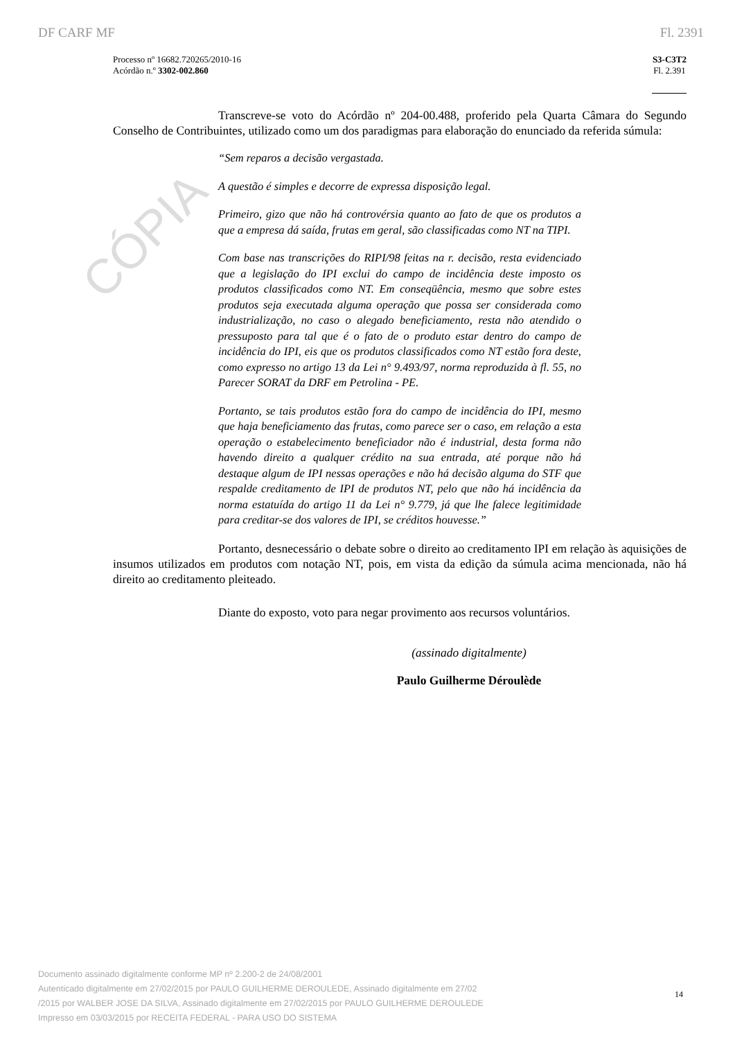CÓPIA
DF CARF MF Fl. 2391
Processo nº 16682.720265/2010-16
Acórdão n.º 3302-002.860
S3-C3T2
Fl. 2.391
Transcreve-se voto do Acórdão nº 204-00.488, proferido pela Quarta Câmara do Segundo Conselho de Contribuintes, utilizado como um dos paradigmas para elaboração do enunciado da referida súmula:
“Sem reparos a decisão vergastada.
A questão é simples e decorre de expressa disposição legal.
Primeiro, gizo que não há controvérsia quanto ao fato de que os produtos a que a empresa dá saída, frutas em geral, são classificadas como NT na TIPI.
Com base nas transcrições do RIPI/98 feitas na r. decisão, resta evidenciado que a legislação do IPI exclui do campo de incidência deste imposto os produtos classificados como NT. Em conseqüência, mesmo que sobre estes produtos seja executada alguma operação que possa ser considerada como industrialização, no caso o alegado beneficiamento, resta não atendido o pressuposto para tal que é o fato de o produto estar dentro do campo de incidência do IPI, eis que os produtos classificados como NT estão fora deste, como expresso no artigo 13 da Lei n° 9.493/97, norma reproduzida à fl. 55, no Parecer SORAT da DRF em Petrolina - PE.
Portanto, se tais produtos estão fora do campo de incidência do IPI, mesmo que haja beneficiamento das frutas, como parece ser o caso, em relação a esta operação o estabelecimento beneficiador não é industrial, desta forma não havendo direito a qualquer crédito na sua entrada, até porque não há destaque algum de IPI nessas operações e não há decisão alguma do STF que respalde creditamento de IPI de produtos NT, pelo que não há incidência da norma estatuída do artigo 11 da Lei n° 9.779, já que lhe falece legitimidade para creditar-se dos valores de IPI, se créditos houvesse.”
Portanto, desnecessário o debate sobre o direito ao creditamento IPI em relação às aquisições de insumos utilizados em produtos com notação NT, pois, em vista da edição da súmula acima mencionada, não há direito ao creditamento pleiteado.
Diante do exposto, voto para negar provimento aos recursos voluntários.
(assinado digitalmente)
Paulo Guilherme Déroulède
Documento assinado digitalmente conforme MP nº 2.200-2 de 24/08/2001
Autenticado digitalmente em 27/02/2015 por PAULO GUILHERME DEROULEDE, Assinado digitalmente em 27/02
/2015 por WALBER JOSE DA SILVA, Assinado digitalmente em 27/02/2015 por PAULO GUILHERME DEROULEDE
Impresso em 03/03/2015 por RECEITA FEDERAL - PARA USO DO SISTEMA
14